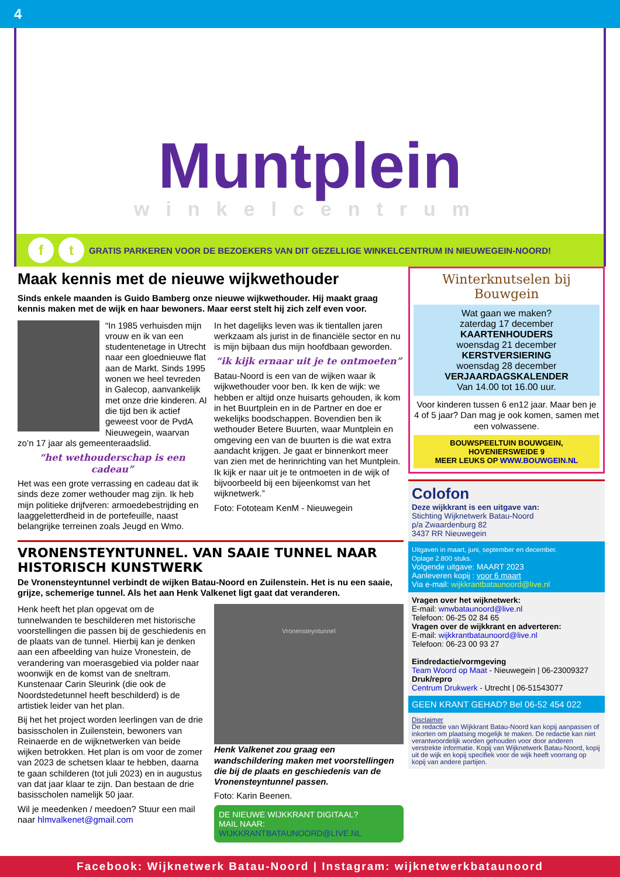4
Muntplein
winkelcentrum
ft GRATIS PARKEREN VOOR DE BEZOEKERS VAN DIT GEZELLIGE WINKELCENTRUM IN NIEUWEGEIN-NOORD!
Maak kennis met de nieuwe wijkwethouder
Sinds enkele maanden is Guido Bamberg onze nieuwe wijkwethouder. Hij maakt graag kennis maken met de wijk en haar bewoners. Maar eerst stelt hij zich zelf even voor.
“In 1985 verhuisden mijn vrouw en ik van een studentenetage in Utrecht naar een gloednieuwe flat aan de Markt. Sinds 1995 wonen we heel tevreden in Galecop, aanvankelijk met onze drie kinderen. Al die tijd ben ik actief geweest voor de PvdA Nieuwegein, waarvan zo’n 17 jaar als gemeenteraadslid.
“het wethouderschap is een cadeau”
Het was een grote verrassing en cadeau dat ik sinds deze zomer wethouder mag zijn. Ik heb mijn politieke drijfveren: armoedebestrijding en laaggeletterdheid in de portefeuille, naast belangrijke terreinen zoals Jeugd en Wmo.
In het dagelijks leven was ik tientallen jaren werkzaam als jurist in de financiële sector en nu is mijn bijbaan dus mijn hoofdbaan geworden.
“ik kijk ernaar uit je te ontmoeten”
Batau-Noord is een van de wijken waar ik wijkwethouder voor ben. Ik ken de wijk: we hebben er altijd onze huisarts gehouden, ik kom in het Buurtplein en in de Partner en doe er wekelijks boodschappen. Bovendien ben ik wethouder Betere Buurten, waar Muntplein en omgeving een van de buurten is die wat extra aandacht krijgen. Je gaat er binnenkort meer van zien met de herinrichting van het Muntplein. Ik kijk er naar uit je te ontmoeten in de wijk of bijvoorbeeld bij een bijeenkomst van het wijknetwerk.”
Foto: Fototeam KenM - Nieuwegein
VRONENSTEYNTUNNEL. VAN SAAIE TUNNEL NAAR HISTORISCH KUNSTWERK
De Vronensteyntunnel verbindt de wijken Batau-Noord en Zuilenstein. Het is nu een saaie, grijze, schemerige tunnel. Als het aan Henk Valkenet ligt gaat dat veranderen.
Henk heeft het plan opgevat om de tunnelwanden te beschilderen met historische voorstellingen die passen bij de geschiedenis en de plaats van de tunnel. Hierbij kan je denken aan een afbeelding van huize Vronestein, de verandering van moerasgebied via polder naar woonwijk en de komst van de sneltram. Kunstenaar Carin Sleurink (die ook de Noordstedetunnel heeft beschilderd) is de artistiek leider van het plan.
Bij het het project worden leerlingen van de drie basisscholen in Zuilenstein, bewoners van Reinaerde en de wijknetwerken van beide wijken betrokken. Het plan is om voor de zomer van 2023 de schetsen klaar te hebben, daarna te gaan schilderen (tot juli 2023) en in augustus van dat jaar klaar te zijn. Dan bestaan de drie basisscholen namelijk 50 jaar.
Wil je meedenken / meedoen? Stuur een mail naar hlmvalkenet@gmail.com
Vronensteyntunnel
Henk Valkenet zou graag een wandschildering maken met voorstellingen die bij de plaats en geschiedenis van de Vronensteyntunnel passen.
Foto: Karin Beenen.
DE NIEUWE WIJKKRANT DIGITAAL?
MAIL NAAR: WIJKKRANTBATAUNOORD@LIVE.NL
Winterknutselen bij Bouwgein
Wat gaan we maken?
zaterdag 17 december
KAARTENHOUDERS
woensdag 21 december
KERSTVERSIERING
woensdag 28 december
VERJAARDAGSKALENDER
Van 14.00 tot 16.00 uur.
Voor kinderen tussen 6 en12 jaar. Maar ben je 4 of 5 jaar? Dan mag je ook komen, samen met een volwassene.
BOUWSPEELTUIN BOUWGEIN,
HOVENIERSWEIDE 9
MEER LEUKS OP WWW.BOUWGEIN.NL
Colofon
Deze wijkkrant is een uitgave van:
Stichting Wijknetwerk Batau-Noord
p/a Zwaardenburg 82
3437 RR Nieuwegein
Uitgaven in maart, juni, september en december.
Oplage 2.800 stuks.
Volgende uitgave: MAART 2023
Aanleveren kopij : voor 6 maart
Via e-mail: wijkkrantbataunoord@live.nl
Vragen over het wijknetwerk:
E-mail: wnwbataunoord@live.nl
Telefoon: 06-25 02 84 65
Vragen over de wijkkrant en adverteren:
E-mail: wijkkrantbataunoord@live.nl
Telefoon: 06-23 00 93 27
Eindredactie/vormgeving
Team Woord op Maat - Nieuwegein | 06-23009327
Druk/repro
Centrum Drukwerk - Utrecht | 06-51543077
GEEN KRANT GEHAD? Bel 06-52 454 022
Disclaimer
De redactie van Wijkkrant Batau-Noord kan kopij aanpassen of inkorten om plaatsing mogelijk te maken. De redactie kan niet verantwoordelijk worden gehouden voor door anderen verstrekte informatie. Kopij van Wijknetwerk Batau-Noord, kopij uit de wijk en kopij specifiek voor de wijk heeft voorrang op kopij van andere partijen.
Facebook: Wijknetwerk Batau-Noord | Instagram: wijknetwerkbataunoord